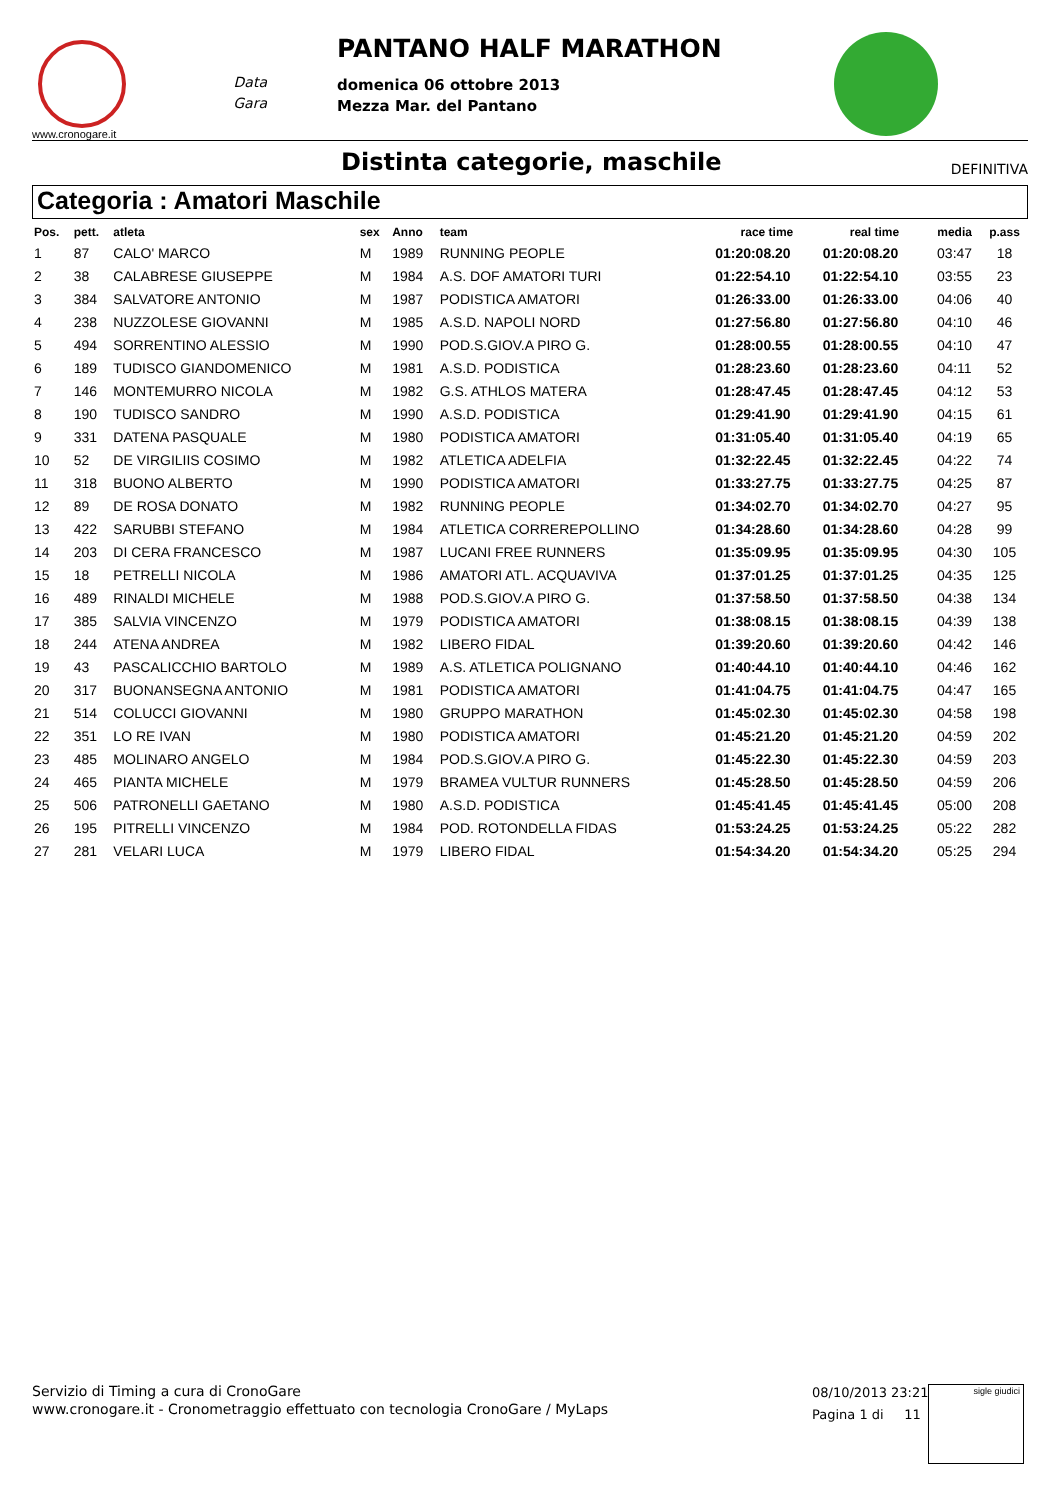www.cronogare.it
Data
Gara
PANTANO HALF MARATHON
domenica 06 ottobre 2013
Mezza Mar. del Pantano
Distinta categorie, maschile
DEFINITIVA
Categoria : Amatori Maschile
| Pos. | pett. | atleta | sex | Anno | team | race time | real time | media | p.ass |
| --- | --- | --- | --- | --- | --- | --- | --- | --- | --- |
| 1 | 87 | CALO' MARCO | M | 1989 | RUNNING PEOPLE | 01:20:08.20 | 01:20:08.20 | 03:47 | 18 |
| 2 | 38 | CALABRESE GIUSEPPE | M | 1984 | A.S. DOF AMATORI TURI | 01:22:54.10 | 01:22:54.10 | 03:55 | 23 |
| 3 | 384 | SALVATORE ANTONIO | M | 1987 | PODISTICA AMATORI | 01:26:33.00 | 01:26:33.00 | 04:06 | 40 |
| 4 | 238 | NUZZOLESE GIOVANNI | M | 1985 | A.S.D. NAPOLI NORD | 01:27:56.80 | 01:27:56.80 | 04:10 | 46 |
| 5 | 494 | SORRENTINO ALESSIO | M | 1990 | POD.S.GIOV.A PIRO G. | 01:28:00.55 | 01:28:00.55 | 04:10 | 47 |
| 6 | 189 | TUDISCO GIANDOMENICO | M | 1981 | A.S.D. PODISTICA | 01:28:23.60 | 01:28:23.60 | 04:11 | 52 |
| 7 | 146 | MONTEMURRO NICOLA | M | 1982 | G.S. ATHLOS MATERA | 01:28:47.45 | 01:28:47.45 | 04:12 | 53 |
| 8 | 190 | TUDISCO SANDRO | M | 1990 | A.S.D. PODISTICA | 01:29:41.90 | 01:29:41.90 | 04:15 | 61 |
| 9 | 331 | DATENA PASQUALE | M | 1980 | PODISTICA AMATORI | 01:31:05.40 | 01:31:05.40 | 04:19 | 65 |
| 10 | 52 | DE VIRGILIIS COSIMO | M | 1982 | ATLETICA ADELFIA | 01:32:22.45 | 01:32:22.45 | 04:22 | 74 |
| 11 | 318 | BUONO ALBERTO | M | 1990 | PODISTICA AMATORI | 01:33:27.75 | 01:33:27.75 | 04:25 | 87 |
| 12 | 89 | DE ROSA DONATO | M | 1982 | RUNNING PEOPLE | 01:34:02.70 | 01:34:02.70 | 04:27 | 95 |
| 13 | 422 | SARUBBI STEFANO | M | 1984 | ATLETICA CORREREPOLLINO | 01:34:28.60 | 01:34:28.60 | 04:28 | 99 |
| 14 | 203 | DI CERA FRANCESCO | M | 1987 | LUCANI FREE RUNNERS | 01:35:09.95 | 01:35:09.95 | 04:30 | 105 |
| 15 | 18 | PETRELLI NICOLA | M | 1986 | AMATORI ATL. ACQUAVIVA | 01:37:01.25 | 01:37:01.25 | 04:35 | 125 |
| 16 | 489 | RINALDI MICHELE | M | 1988 | POD.S.GIOV.A PIRO G. | 01:37:58.50 | 01:37:58.50 | 04:38 | 134 |
| 17 | 385 | SALVIA VINCENZO | M | 1979 | PODISTICA AMATORI | 01:38:08.15 | 01:38:08.15 | 04:39 | 138 |
| 18 | 244 | ATENA ANDREA | M | 1982 | LIBERO FIDAL | 01:39:20.60 | 01:39:20.60 | 04:42 | 146 |
| 19 | 43 | PASCALICCHIO BARTOLO | M | 1989 | A.S. ATLETICA POLIGNANO | 01:40:44.10 | 01:40:44.10 | 04:46 | 162 |
| 20 | 317 | BUONANSEGNA ANTONIO | M | 1981 | PODISTICA AMATORI | 01:41:04.75 | 01:41:04.75 | 04:47 | 165 |
| 21 | 514 | COLUCCI GIOVANNI | M | 1980 | GRUPPO MARATHON | 01:45:02.30 | 01:45:02.30 | 04:58 | 198 |
| 22 | 351 | LO RE IVAN | M | 1980 | PODISTICA AMATORI | 01:45:21.20 | 01:45:21.20 | 04:59 | 202 |
| 23 | 485 | MOLINARO ANGELO | M | 1984 | POD.S.GIOV.A PIRO G. | 01:45:22.30 | 01:45:22.30 | 04:59 | 203 |
| 24 | 465 | PIANTA MICHELE | M | 1979 | BRAMEA VULTUR RUNNERS | 01:45:28.50 | 01:45:28.50 | 04:59 | 206 |
| 25 | 506 | PATRONELLI GAETANO | M | 1980 | A.S.D. PODISTICA | 01:45:41.45 | 01:45:41.45 | 05:00 | 208 |
| 26 | 195 | PITRELLI VINCENZO | M | 1984 | POD. ROTONDELLA FIDAS | 01:53:24.25 | 01:53:24.25 | 05:22 | 282 |
| 27 | 281 | VELARI LUCA | M | 1979 | LIBERO FIDAL | 01:54:34.20 | 01:54:34.20 | 05:25 | 294 |
Servizio di Timing a cura di CronoGare
www.cronogare.it - Cronometraggio effettuato con tecnologia CronoGare / MyLaps
08/10/2013 23:21
Pagina 1 di 11
sigle giudici